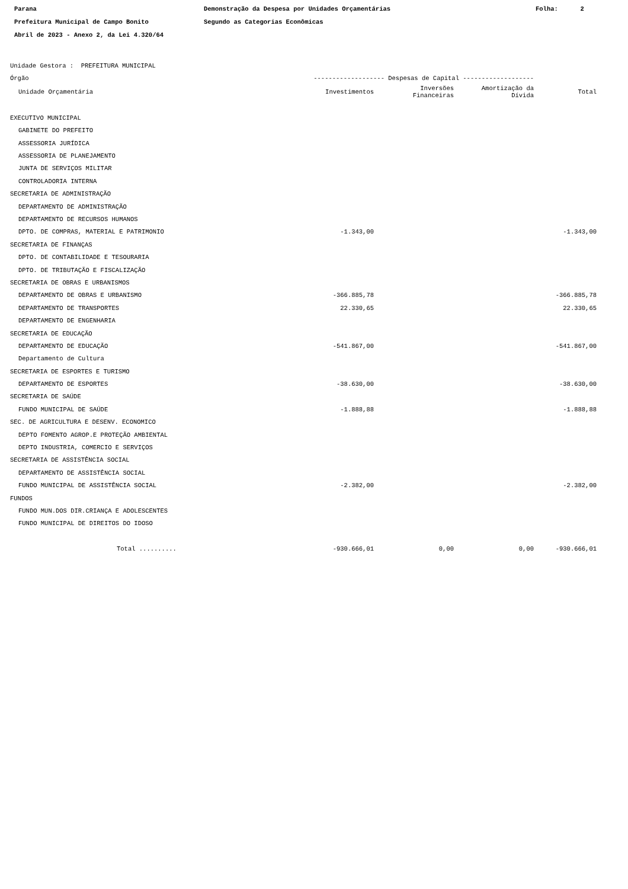Parana Prefeitura Municipal de Campo Bonito Abril de 2023 - Anexo 2, da Lei 4.320/64
Demonstração da Despesa por Unidades Orçamentárias Segundo as Categorias Econômicas
Folha: 2
| Unidade Gestora : PREFEITURA MUNICIPAL | | | | |
| Órgão | ------------------- Despesas de Capital ------------------- | | | |
| Unidade Orçamentária | Investimentos | Inversões Financeiras | Amortização da Dívida | Total |
| EXECUTIVO MUNICIPAL | | | | |
| GABINETE DO PREFEITO | | | | |
| ASSESSORIA JURÍDICA | | | | |
| ASSESSORIA DE PLANEJAMENTO | | | | |
| JUNTA DE SERVIÇOS MILITAR | | | | |
| CONTROLADORIA INTERNA | | | | |
| SECRETARIA DE ADMINISTRAÇÃO | | | | |
| DEPARTAMENTO DE ADMINISTRAÇÃO | | | | |
| DEPARTAMENTO DE RECURSOS HUMANOS | | | | |
| DPTO. DE COMPRAS, MATERIAL E PATRIMONIO | -1.343,00 | | | -1.343,00 |
| SECRETARIA DE FINANÇAS | | | | |
| DPTO. DE CONTABILIDADE E TESOURARIA | | | | |
| DPTO. DE TRIBUTAÇÃO E FISCALIZAÇÃO | | | | |
| SECRETARIA DE OBRAS E URBANISMOS | | | | |
| DEPARTAMENTO DE OBRAS E URBANISMO | -366.885,78 | | | -366.885,78 |
| DEPARTAMENTO DE TRANSPORTES | 22.330,65 | | | 22.330,65 |
| DEPARTAMENTO DE ENGENHARIA | | | | |
| SECRETARIA DE EDUCAÇÃO | | | | |
| DEPARTAMENTO DE EDUCAÇÃO | -541.867,00 | | | -541.867,00 |
| Departamento de Cultura | | | | |
| SECRETARIA DE ESPORTES E TURISMO | | | | |
| DEPARTAMENTO DE ESPORTES | -38.630,00 | | | -38.630,00 |
| SECRETARIA DE SAÚDE | | | | |
| FUNDO MUNICIPAL DE SAÚDE | -1.888,88 | | | -1.888,88 |
| SEC. DE AGRICULTURA E DESENV. ECONOMICO | | | | |
| DEPTO FOMENTO AGROP.E PROTEÇÃO AMBIENTAL | | | | |
| DEPTO INDUSTRIA, COMERCIO E SERVIÇOS | | | | |
| SECRETARIA DE ASSISTÊNCIA SOCIAL | | | | |
| DEPARTAMENTO DE ASSISTÊNCIA SOCIAL | | | | |
| FUNDO MUNICIPAL DE ASSISTÊNCIA SOCIAL | -2.382,00 | | | -2.382,00 |
| FUNDOS | | | | |
| FUNDO MUN.DOS DIR.CRIANÇA E ADOLESCENTES | | | | |
| FUNDO MUNICIPAL DE DIREITOS DO IDOSO | | | | |
| Total .......... | -930.666,01 | 0,00 | 0,00 | -930.666,01 |